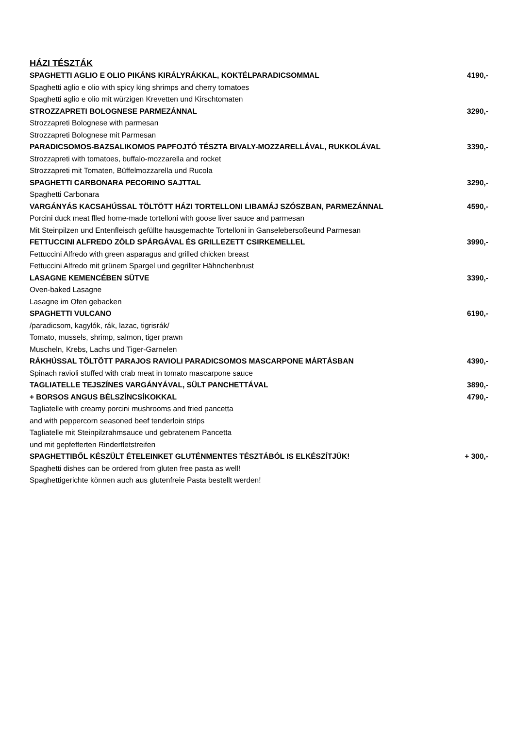HÁZI TÉSZTÁK
| SPAGHETTI AGLIO E OLIO PIKÁNS KIRÁLYRÁKKAL, KOKTÉLPARADICSOMMAL | 4190,- |
| Spaghetti aglio e olio with spicy king shrimps and cherry tomatoes | |
| Spaghetti aglio e olio mit würzigen Krevetten und Kirschtomaten | |
| STROZZAPRETI BOLOGNESE PARMEZÁNNAL | 3290,- |
| Strozzapreti Bolognese with parmesan | |
| Strozzapreti Bolognese mit Parmesan | |
| PARADICSOMOS-BAZSALIKOMOS PAPFOJTÓ TÉSZTA BIVALY-MOZZARELLÁVAL, RUKKOLÁVAL | 3390,- |
| Strozzapreti with tomatoes, buffalo-mozzarella and rocket | |
| Strozzapreti mit Tomaten, Büffelmozzarella und Rucola | |
| SPAGHETTI CARBONARA PECORINO SAJTTAL | 3290,- |
| Spaghetti Carbonara | |
| VARGÁNYÁS KACSAHÚSSAL TÖLTÖTT HÁZI TORTELLONI LIBAMÁJ SZÓSZBAN, PARMEZÁNNAL | 4590,- |
| Porcini duck meat flled home-made tortelloni with goose liver sauce and parmesan | |
| Mit Steinpilzen und Entenfleisch gefüllte hausgemachte Tortelloni in Ganselebersoßeund Parmesan | |
| FETTUCCINI ALFREDO ZÖLD SPÁRGÁVAL ÉS GRILLEZETT CSIRKEMELLEL | 3990,- |
| Fettuccini Alfredo with green asparagus and grilled chicken breast | |
| Fettuccini Alfredo mit grünem Spargel und gegrillter Hähnchenbrust | |
| LASAGNE KEMENCÉBEN SÜTVE | 3390,- |
| Oven-baked Lasagne | |
| Lasagne im Ofen gebacken | |
| SPAGHETTI VULCANO | 6190,- |
| /paradicsom, kagylók, rák, lazac, tigrisrák/ | |
| Tomato, mussels, shrimp, salmon, tiger prawn | |
| Muscheln, Krebs, Lachs und Tiger-Garnelen | |
| RÁKHÚSSAL TÖLTÖTT PARAJOS RAVIOLI PARADICSOMOS MASCARPONE MÁRTÁSBAN | 4390,- |
| Spinach ravioli stuffed with crab meat in tomato mascarpone sauce | |
| TAGLIATELLE TEJSZÍNES VARGÁNYÁVAL, SÜLT PANCHETTÁVAL | 3890,- |
| + BORSOS ANGUS BÉLSZÍNCSÍKOKKAL | 4790,- |
| Tagliatelle with creamy porcini mushrooms and fried pancetta | |
| and with peppercorn seasoned beef tenderloin strips | |
| Tagliatelle mit Steinpilzrahmsauce und gebratenem Pancetta | |
| und mit gepfefferten Rinderfletstreifen | |
| SPAGHETTIBŐL KÉSZÜLT ÉTELEINKET GLUTÉNMENTES TÉSZTÁBÓL IS ELKÉSZÍTJÜK! | + 300,- |
| Spaghetti dishes can be ordered from gluten free pasta as well! | |
| Spaghettigerichte können auch aus glutenfreie Pasta bestellt werden! | |